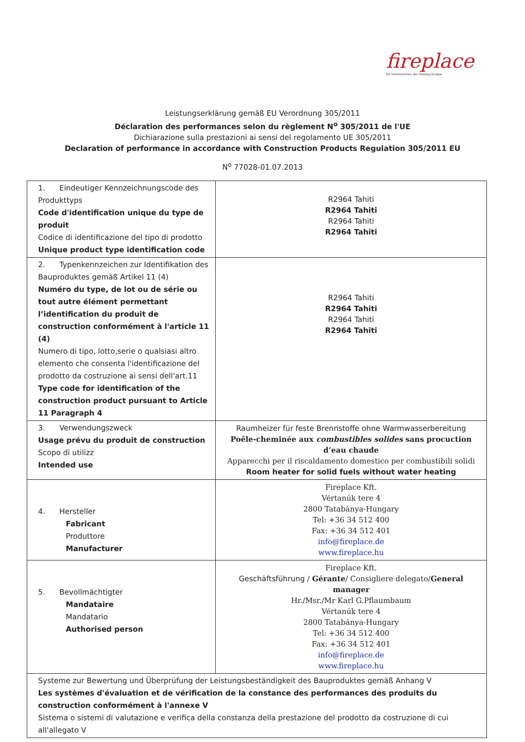fireplace
Ein Unternehmen der Olsberg Gruppe
Leistungserklärung gemäß EU Verordnung 305/2011
Déclaration des performances selon du règlement N<sup>o</sup> 305/2011 de l'UE
Dichiarazione sulla prestazioni ai sensi del regolamento UE 305/2011
Declaration of performance in accordance with Construction Products Regulation 305/2011 EU
N<sup>o</sup> 77028-01.07.2013
| 1. Eindeutiger Kennzeichnungscode des Produkttyps Code d'identification unique du type de produit Codice di identificazione del tipo di prodotto Unique product type identification code | R2964 Tahiti R2964 Tahiti R2964 Tahiti R2964 Tahiti |
| 2. Typenkennzeichen zur Identifikation des Bauproduktes gemäß Artikel 11 (4) Numéro du type, de lot ou de série ou tout autre élément permettant l’identification du produit de construction conformément à l'article 11 (4) Numero di tipo, lotto,serie o qualsiasi altro elemento che consenta l'identificazione del prodotto da costruzione ai sensi dell'art.11 Type code for identification of the construction product pursuant to Article 11 Paragraph 4 | R2964 Tahiti R2964 Tahiti R2964 Tahiti R2964 Tahiti |
| 3. Verwendungszweck Usage prévu du produit de construction Scopo di utilizz Intended use | Raumheizer für feste Brennstoffe ohne Warmwasserbereitung Poêle-cheminée aux combustibles solides sans procuction d’eau chaude Apparecchi per il riscaldamento domestico per combustibili solidi Room heater for solid fuels without water heating |
| 4. Hersteller Fabricant Produttore Manufacturer | Fireplace Kft. Vértanúk tere 4 2800 Tatabánya-Hungary Tel: +36 34 512 400 Fax: +36 34 512 401 info@fireplace.de www.fireplace.hu |
| 5. Bevollmächtigter Mandataire Mandatario Authorised person | Fireplace Kft. Geschäftsführung / Gérante / Consigliere delegato/ General manager Hr./Msr./Mr Karl G.Pflaumbaum Vértanúk tere 4 2800 Tatabánya-Hungary Tel: +36 34 512 400 Fax: +36 34 512 401 info@fireplace.de www.fireplace.hu |
| Systeme zur Bewertung und Überprüfung der Leistungsbeständigkeit des Bauproduktes gemäß Anhang V Les systèmes d'évaluation et de vérification de la constance des performances des produits du construction conformément à l'annexe V Sistema o sistemi di valutazione e verifica della constanza della prestazione del prodotto da costruzione di cui all'allegato V | |